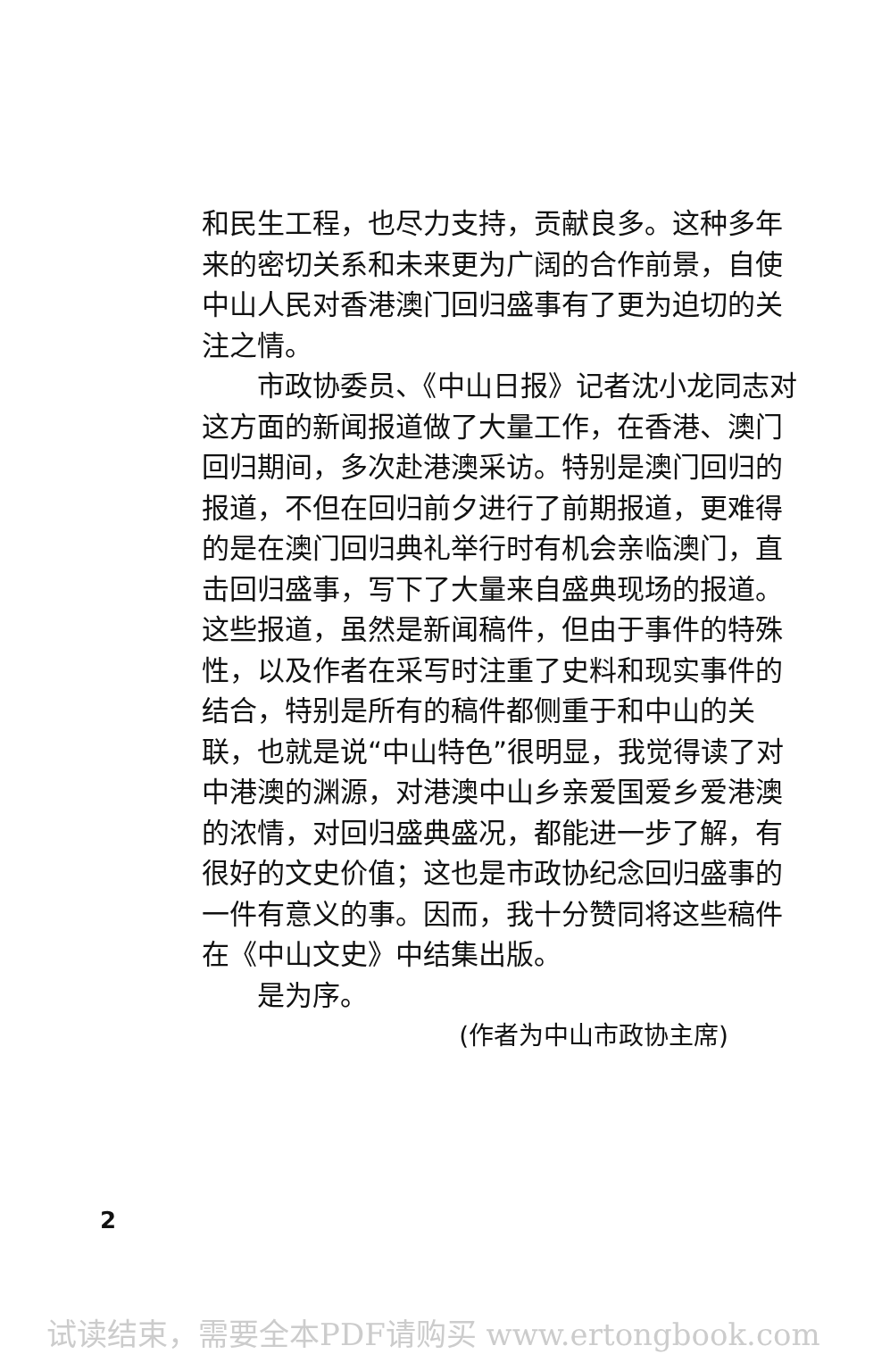和民生工程，也尽力支持，贡献良多。这种多年来的密切关系和未来更为广阔的合作前景，自使中山人民对香港澳门回归盛事有了更为迫切的关注之情。
市政协委员、《中山日报》记者沈小龙同志对这方面的新闻报道做了大量工作，在香港、澳门回归期间，多次赴港澳采访。特别是澳门回归的报道，不但在回归前夕进行了前期报道，更难得的是在澳门回归典礼举行时有机会亲临澳门，直击回归盛事，写下了大量来自盛典现场的报道。这些报道，虽然是新闻稿件，但由于事件的特殊性，以及作者在采写时注重了史料和现实事件的结合，特别是所有的稿件都侧重于和中山的关联，也就是说“中山特色”很明显，我觉得读了对中港澳的渊源，对港澳中山乡亲爱国爱乡爱港澳的浓情，对回归盛典盛况，都能进一步了解，有很好的文史价值；这也是市政协纪念回归盛事的一件有意义的事。因而，我十分赞同将这些稿件在《中山文史》中结集出版。
是为序。
(作者为中山市政协主席)
2
试读结束，需要全本PDF请购买 www.ertongbook.com